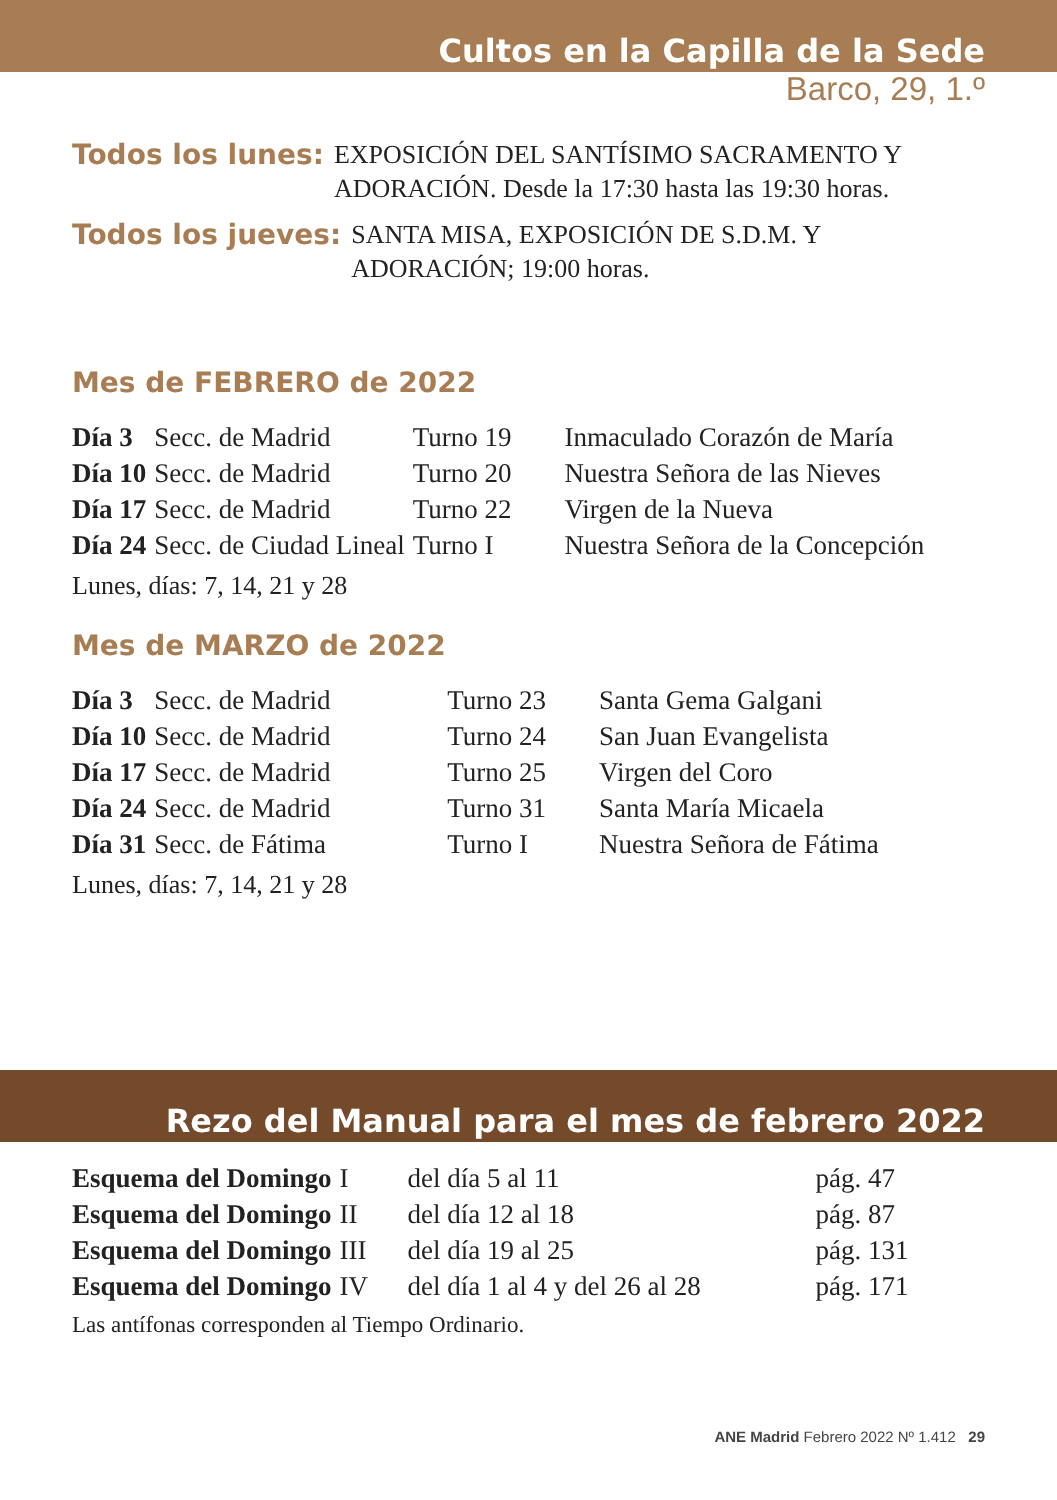Cultos en la Capilla de la Sede
Barco, 29, 1.º
Todos los lunes: EXPOSICIÓN DEL SANTÍSIMO SACRAMENTO Y ADORACIÓN. Desde la 17:30 hasta las 19:30 horas.
Todos los jueves: SANTA MISA, EXPOSICIÓN DE S.D.M. Y
ADORACIÓN; 19:00 horas.
Mes de FEBRERO de 2022
| Día 3 | Secc. de Madrid | Turno 19 | Inmaculado Corazón de María |
| Día 10 | Secc. de Madrid | Turno 20 | Nuestra Señora de las Nieves |
| Día 17 | Secc. de Madrid | Turno 22 | Virgen de la Nueva |
| Día 24 | Secc. de Ciudad Lineal | Turno I | Nuestra Señora de la Concepción |
Lunes, días: 7, 14, 21 y 28
Mes de MARZO de 2022
| Día 3 | Secc. de Madrid | Turno 23 | Santa Gema Galgani |
| Día 10 | Secc. de Madrid | Turno 24 | San Juan Evangelista |
| Día 17 | Secc. de Madrid | Turno 25 | Virgen del Coro |
| Día 24 | Secc. de Madrid | Turno 31 | Santa María Micaela |
| Día 31 | Secc. de Fátima | Turno I | Nuestra Señora de Fátima |
Lunes, días: 7, 14, 21 y 28
Rezo del Manual para el mes de febrero 2022
| Esquema del Domingo | I | del día 5 al 11 | pág. 47 |
| Esquema del Domingo | II | del día 12 al 18 | pág. 87 |
| Esquema del Domingo | III | del día 19 al 25 | pág. 131 |
| Esquema del Domingo | IV | del día 1 al 4 y del 26 al 28 | pág. 171 |
Las antífonas corresponden al Tiempo Ordinario.
ANE Madrid Febrero 2022 Nº 1.412 29